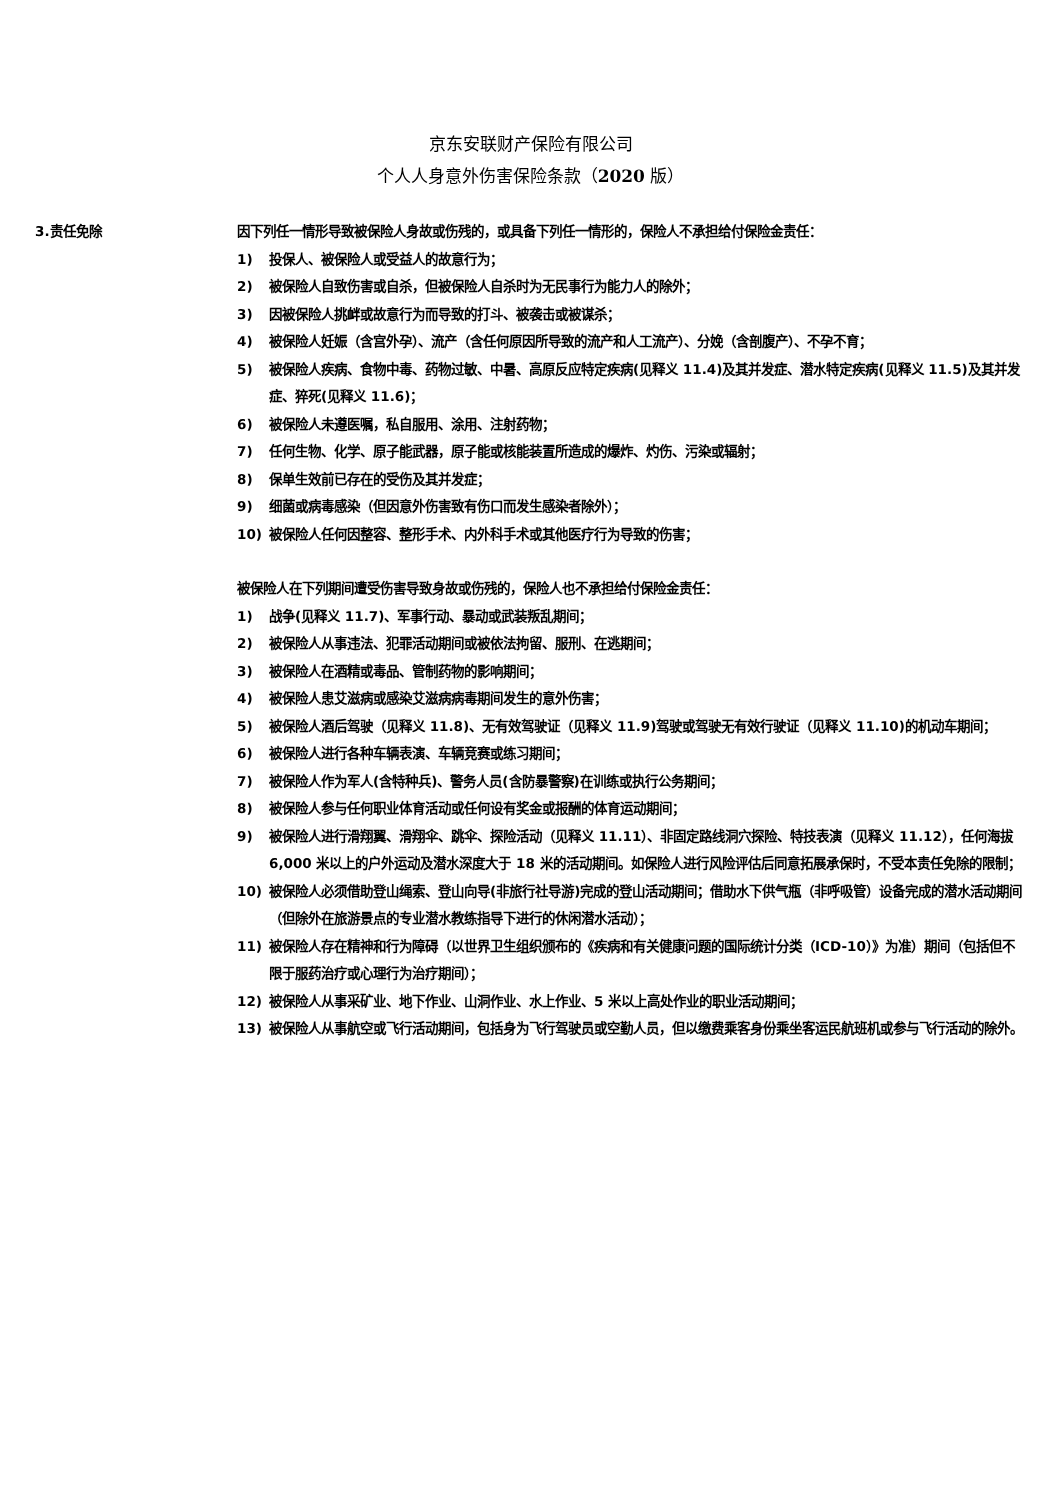京东安联财产保险有限公司
个人人身意外伤害保险条款（2020 版）
3.责任免除 因下列任一情形导致被保险人身故或伤残的，或具备下列任一情形的，保险人不承担给付保险金责任：
1) 投保人、被保险人或受益人的故意行为；
2) 被保险人自致伤害或自杀，但被保险人自杀时为无民事行为能力人的除外；
3) 因被保险人挑衅或故意行为而导致的打斗、被袭击或被谋杀；
4) 被保险人妊娠（含宫外孕）、流产（含任何原因所导致的流产和人工流产）、分娩（含剖腹产）、不孕不育；
5) 被保险人疾病、食物中毒、药物过敏、中暑、高原反应特定疾病(见释义 11.4)及其并发症、潜水特定疾病(见释义 11.5)及其并发症、猝死(见释义 11.6)；
6) 被保险人未遵医嘱，私自服用、涂用、注射药物；
7) 任何生物、化学、原子能武器，原子能或核能装置所造成的爆炸、灼伤、污染或辐射；
8) 保单生效前已存在的受伤及其并发症；
9) 细菌或病毒感染（但因意外伤害致有伤口而发生感染者除外）；
10) 被保险人任何因整容、整形手术、内外科手术或其他医疗行为导致的伤害；
被保险人在下列期间遭受伤害导致身故或伤残的，保险人也不承担给付保险金责任：
1) 战争(见释义 11.7)、军事行动、暴动或武装叛乱期间；
2) 被保险人从事违法、犯罪活动期间或被依法拘留、服刑、在逃期间；
3) 被保险人在酒精或毒品、管制药物的影响期间；
4) 被保险人患艾滋病或感染艾滋病病毒期间发生的意外伤害；
5) 被保险人酒后驾驶（见释义 11.8)、无有效驾驶证（见释义 11.9)驾驶或驾驶无有效行驶证（见释义 11.10)的机动车期间；
6) 被保险人进行各种车辆表演、车辆竞赛或练习期间；
7) 被保险人作为军人(含特种兵)、警务人员(含防暴警察)在训练或执行公务期间；
8) 被保险人参与任何职业体育活动或任何设有奖金或报酬的体育运动期间；
9) 被保险人进行滑翔翼、滑翔伞、跳伞、探险活动（见释义 11.11）、非固定路线洞穴探险、特技表演（见释义 11.12），任何海拔 6,000 米以上的户外运动及潜水深度大于 18 米的活动期间。如保险人进行风险评估后同意拓展承保时，不受本责任免除的限制；
10) 被保险人必须借助登山绳索、登山向导(非旅行社导游)完成的登山活动期间；借助水下供气瓶（非呼吸管）设备完成的潜水活动期间（但除外在旅游景点的专业潜水教练指导下进行的休闲潜水活动）；
11) 被保险人存在精神和行为障碍（以世界卫生组织颁布的《疾病和有关健康问题的国际统计分类（ICD-10）》为准）期间（包括但不限于服药治疗或心理行为治疗期间）；
12) 被保险人从事采矿业、地下作业、山洞作业、水上作业、5 米以上高处作业的职业活动期间；
13) 被保险人从事航空或飞行活动期间，包括身为飞行驾驶员或空勤人员，但以缴费乘客身份乘坐客运民航班机或参与飞行活动的除外。